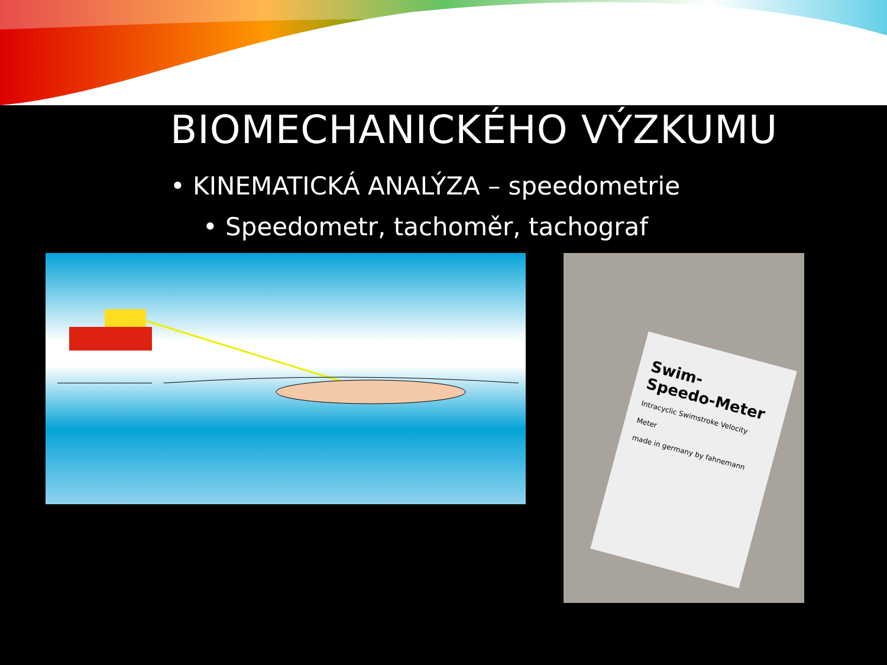BIOMECHANICKÉHO VÝZKUMU
• KINEMATICKÁ ANALÝZA – speedometrie
• Speedometr, tachoměr, tachograf
Swim-
Speedo-Meter
Intracyclic Swimstroke Velocity Meter
made in germany by fahnemann